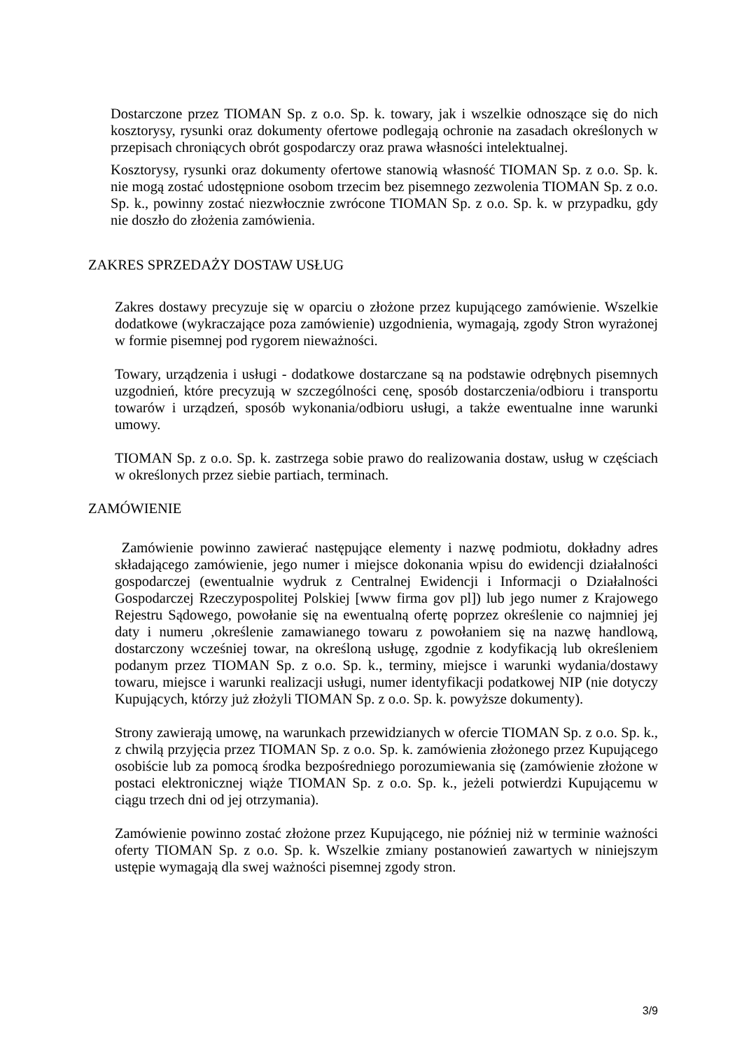Dostarczone przez TIOMAN Sp. z o.o. Sp. k. towary, jak i wszelkie odnoszące się do nich kosztorysy, rysunki oraz dokumenty ofertowe podlegają ochronie na zasadach określonych w przepisach chroniących obrót gospodarczy oraz prawa własności intelektualnej.
Kosztorysy, rysunki oraz dokumenty ofertowe stanowią własność TIOMAN Sp. z o.o. Sp. k. nie mogą zostać udostępnione osobom trzecim bez pisemnego zezwolenia TIOMAN Sp. z o.o. Sp. k., powinny zostać niezwłocznie zwrócone TIOMAN Sp. z o.o. Sp. k. w przypadku, gdy nie doszło do złożenia zamówienia.
ZAKRES SPRZEDAŻY DOSTAW USŁUG
Zakres dostawy precyzuje się w oparciu o złożone przez kupującego zamówienie. Wszelkie dodatkowe (wykraczające poza zamówienie) uzgodnienia, wymagają, zgody Stron wyrażonej w formie pisemnej pod rygorem nieważności.
Towary, urządzenia i usługi - dodatkowe dostarczane są na podstawie odrębnych pisemnych uzgodnień, które precyzują w szczególności cenę, sposób dostarczenia/odbioru i transportu towarów i urządzeń, sposób wykonania/odbioru usługi, a także ewentualne inne warunki umowy.
TIOMAN Sp. z o.o. Sp. k. zastrzega sobie prawo do realizowania dostaw, usług w częściach w określonych przez siebie partiach, terminach.
ZAMÓWIENIE
Zamówienie powinno zawierać następujące elementy i nazwę podmiotu, dokładny adres składającego zamówienie, jego numer i miejsce dokonania wpisu do ewidencji działalności gospodarczej (ewentualnie wydruk z Centralnej Ewidencji i Informacji o Działalności Gospodarczej Rzeczypospolitej Polskiej [www firma gov pl]) lub jego numer z Krajowego Rejestru Sądowego, powołanie się na ewentualną ofertę poprzez określenie co najmniej jej daty i numeru ,określenie zamawianego towaru z powołaniem się na nazwę handlową, dostarczony wcześniej towar, na określoną usługę, zgodnie z kodyfikacją lub określeniem podanym przez TIOMAN Sp. z o.o. Sp. k., terminy, miejsce i warunki wydania/dostawy towaru, miejsce i warunki realizacji usługi, numer identyfikacji podatkowej NIP (nie dotyczy Kupujących, którzy już złożyli TIOMAN Sp. z o.o. Sp. k. powyższe dokumenty).
Strony zawierają umowę, na warunkach przewidzianych w ofercie TIOMAN Sp. z o.o. Sp. k., z chwilą przyjęcia przez TIOMAN Sp. z o.o. Sp. k. zamówienia złożonego przez Kupującego osobiście lub za pomocą środka bezpośredniego porozumiewania się (zamówienie złożone w postaci elektronicznej wiąże TIOMAN Sp. z o.o. Sp. k., jeżeli potwierdzi Kupującemu w ciągu trzech dni od jej otrzymania).
Zamówienie powinno zostać złożone przez Kupującego, nie później niż w terminie ważności oferty TIOMAN Sp. z o.o. Sp. k. Wszelkie zmiany postanowień zawartych w niniejszym ustępie wymagają dla swej ważności pisemnej zgody stron.
3/9